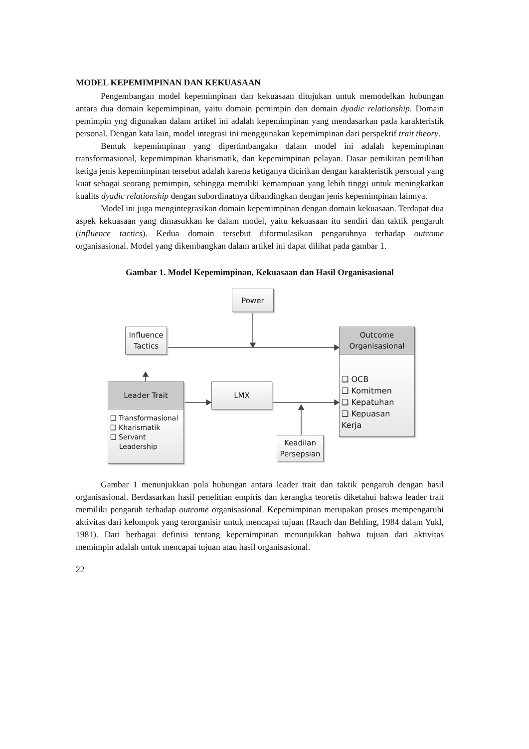MODEL KEPEMIMPINAN DAN KEKUASAAN
Pengembangan model kepemimpinan dan kekuasaan ditujukan untuk memodelkan hubungan antara dua domain kepemimpinan, yaitu domain pemimpin dan domain dyadic relationship. Domain pemimpin yng digunakan dalam artikel ini adalah kepemimpinan yang mendasarkan pada karakteristik personal. Dengan kata lain, model integrasi ini menggunakan kepemimpinan dari perspektif trait theory.
Bentuk kepemimpinan yang dipertimbangakn dalam model ini adalah kepemimpinan transformasional, kepemimpinan kharismatik, dan kepemimpinan pelayan. Dasar pemikiran pemilihan ketiga jenis kepemimpinan tersebut adalah karena ketiganya dicirikan dengan karakteristik personal yang kuat sebagai seorang pemimpin, sehingga memiliki kemampuan yang lebih tinggi untuk meningkatkan kualits dyadic relationship dengan subordinatnya dibandingkan dengan jenis kepemimpinan lainnya.
Model ini juga mengintegrasikan domain kepemimpinan dengan domain kekuasaan. Terdapat dua aspek kekuasaan yang dimasukkan ke dalam model, yaitu kekuasaan itu sendiri dan taktik pengaruh (influence tactics). Kedua domain tersebut diformulasikan pengaruhnya terhadap outcome organisasional. Model yang dikembangkan dalam artikel ini dapat dilihat pada gambar 1.
Gambar 1. Model Kepemimpinan, Kekuasaan dan Hasil Organisasional
Power
Influence
Tactics
Outcome
Organisasional
❑ OCB
❑ Komitmen
❑ Kepatuhan
❑ Kepuasan Kerja
Leader Trait
❑ Transformasional
❑ Kharismatik
❑ Servant
Leadership
LMX
Keadilan
Persepsian
Gambar 1 menunjukkan pola hubungan antara leader trait dan taktik pengaruh dengan hasil organisasional. Berdasarkan hasil penelitian empiris dan kerangka teoretis diketahui bahwa leader trait memiliki pengaruh terhadap outcome organisasional. Kepemimpinan merupakan proses mempengaruhi aktivitas dari kelompok yang terorganisir untuk mencapai tujuan (Rauch dan Behling, 1984 dalam Yukl, 1981). Dari berbagai definisi tentang kepemimpinan menunjukkan bahwa tujuan dari aktivitas memimpin adalah untuk mencapai tujuan atau hasil organisasional.
22